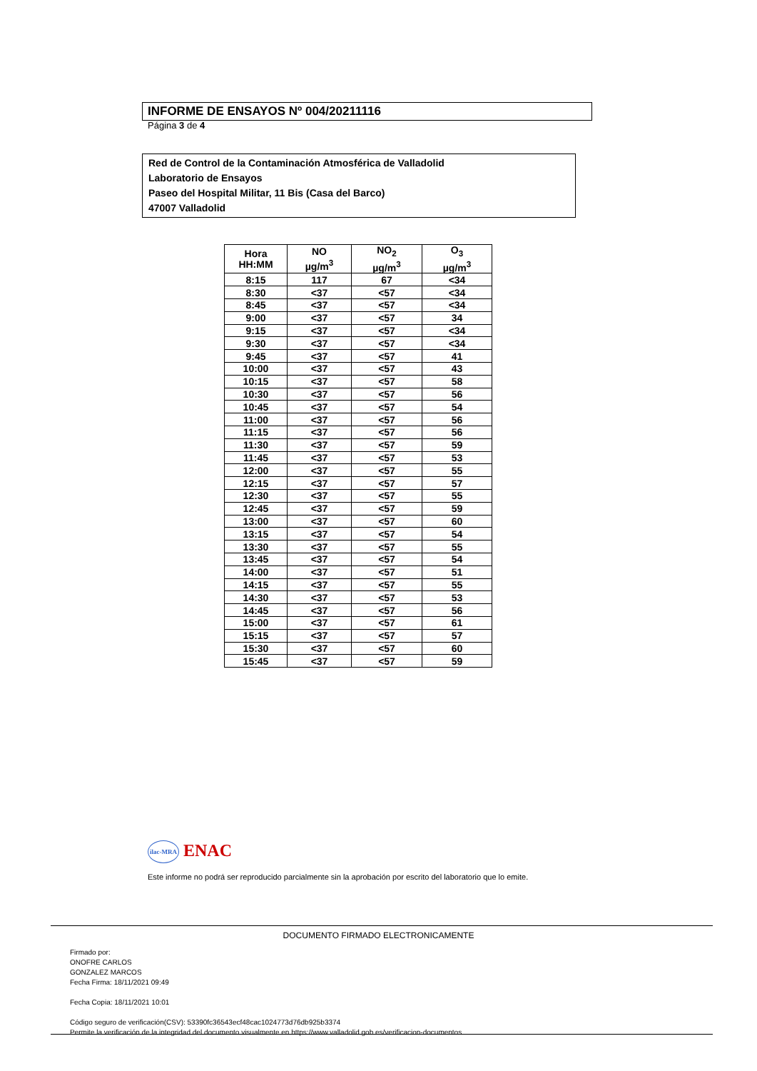INFORME DE ENSAYOS Nº 004/20211116
Página 3 de 4
Red de Control de la Contaminación Atmosférica de Valladolid
Laboratorio de Ensayos
Paseo del Hospital Militar, 11 Bis (Casa del Barco)
47007 Valladolid
| Hora HH:MM | NO µg/m<sup>3</sup> | NO<sub>2</sub> µg/m<sup>3</sup> | O<sub>3</sub> µg/m<sup>3</sup> |
| --- | --- | --- | --- |
| 8:15 | 117 | 67 | <34 |
| 8:30 | <37 | <57 | <34 |
| 8:45 | <37 | <57 | <34 |
| 9:00 | <37 | <57 | 34 |
| 9:15 | <37 | <57 | <34 |
| 9:30 | <37 | <57 | <34 |
| 9:45 | <37 | <57 | 41 |
| 10:00 | <37 | <57 | 43 |
| 10:15 | <37 | <57 | 58 |
| 10:30 | <37 | <57 | 56 |
| 10:45 | <37 | <57 | 54 |
| 11:00 | <37 | <57 | 56 |
| 11:15 | <37 | <57 | 56 |
| 11:30 | <37 | <57 | 59 |
| 11:45 | <37 | <57 | 53 |
| 12:00 | <37 | <57 | 55 |
| 12:15 | <37 | <57 | 57 |
| 12:30 | <37 | <57 | 55 |
| 12:45 | <37 | <57 | 59 |
| 13:00 | <37 | <57 | 60 |
| 13:15 | <37 | <57 | 54 |
| 13:30 | <37 | <57 | 55 |
| 13:45 | <37 | <57 | 54 |
| 14:00 | <37 | <57 | 51 |
| 14:15 | <37 | <57 | 55 |
| 14:30 | <37 | <57 | 53 |
| 14:45 | <37 | <57 | 56 |
| 15:00 | <37 | <57 | 61 |
| 15:15 | <37 | <57 | 57 |
| 15:30 | <37 | <57 | 60 |
| 15:45 | <37 | <57 | 59 |
ilac-MRA ENAC
Este informe no podrá ser reproducido parcialmente sin la aprobación por escrito del laboratorio que lo emite.
DOCUMENTO FIRMADO ELECTRONICAMENTE
Firmado por:
ONOFRE CARLOS
GONZALEZ MARCOS
Fecha Firma: 18/11/2021 09:49
Fecha Copia: 18/11/2021 10:01
Código seguro de verificación(CSV): 53390fc36543ecf48cac1024773d76db925b3374
Permite la verificación de la integridad del documento visualmente en https://www.valladolid.gob.es/verificacion-documentos